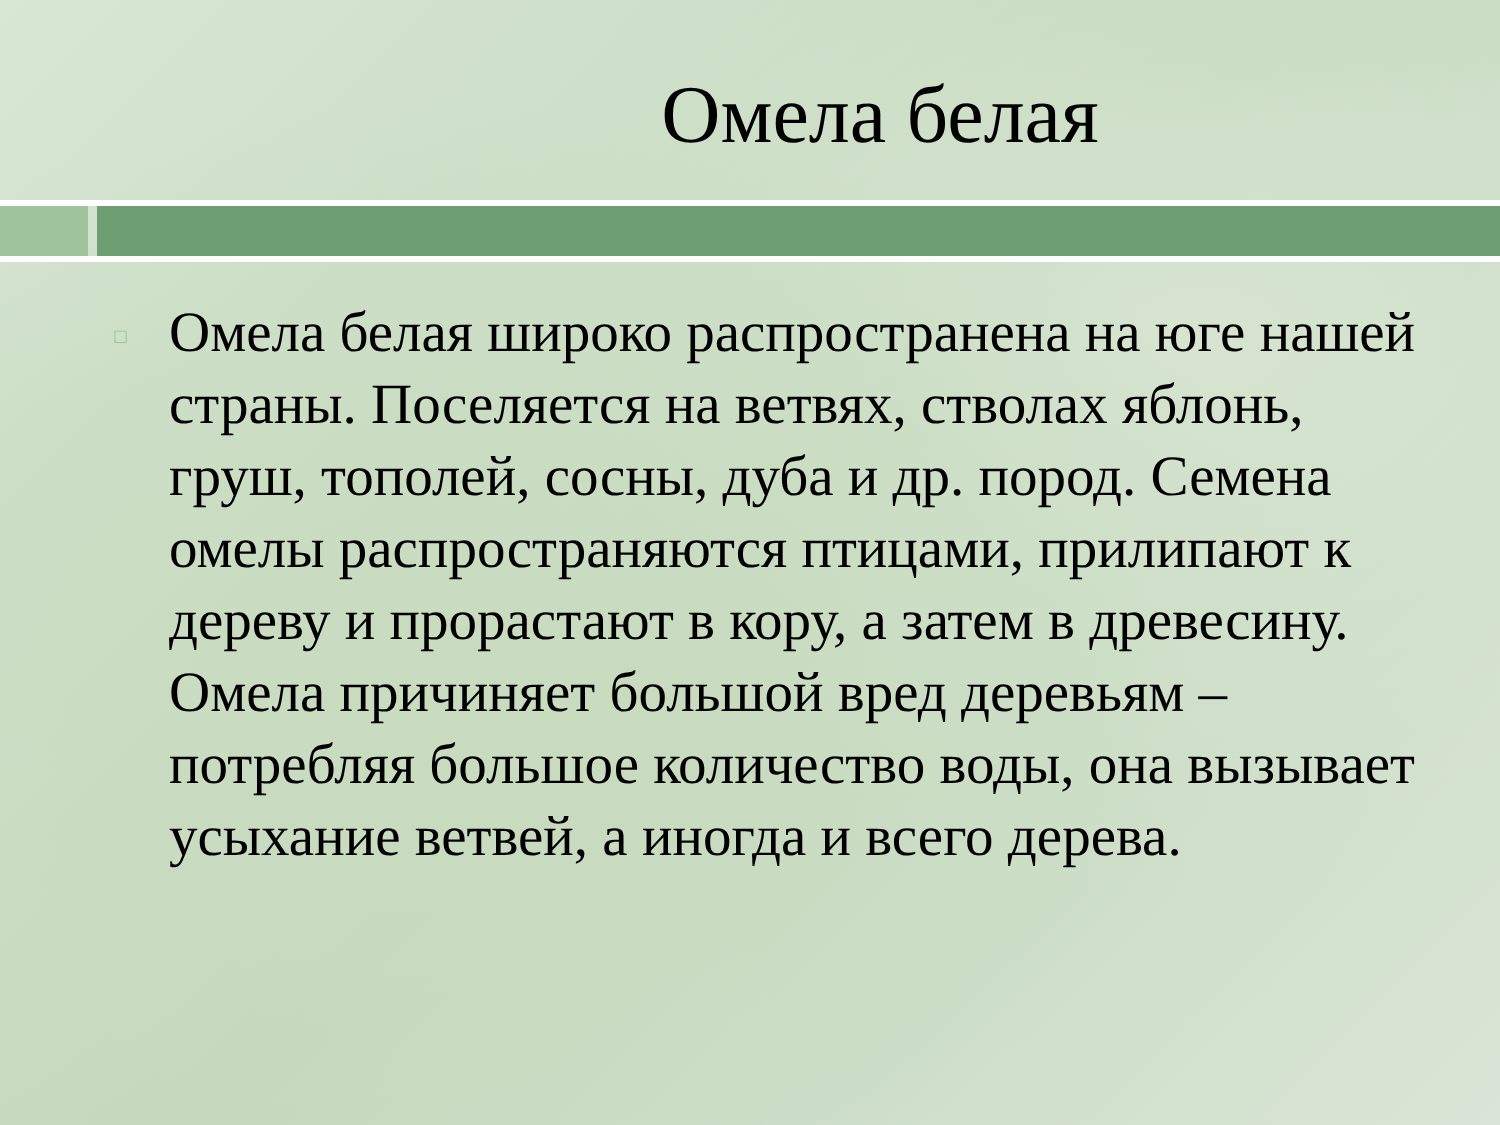Омела белая
□
Омела белая широко распространена на юге нашей страны. Поселяется на ветвях, стволах яблонь, груш, тополей, сосны, дуба и др. пород. Семена омелы распространяются птицами, прилипают к дереву и прорастают в кору, а затем в древесину. Омела причиняет большой вред деревьям – потребляя большое количество воды, она вызывает усыхание ветвей, а иногда и всего дерева.